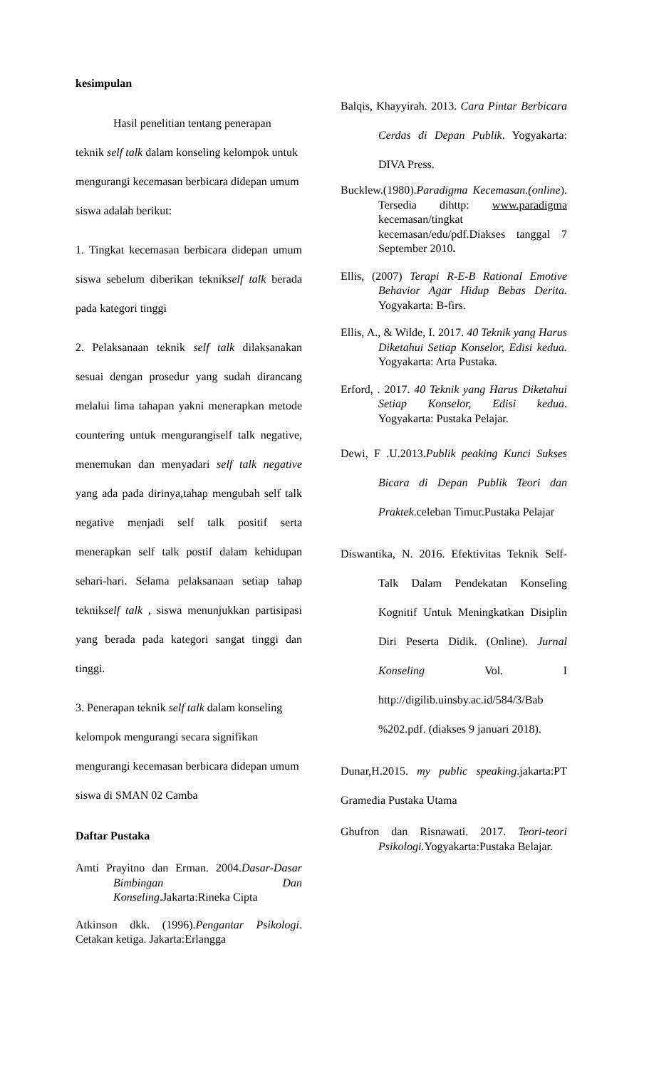kesimpulan
Hasil penelitian tentang penerapan teknik self talk dalam konseling kelompok untuk mengurangi kecemasan berbicara didepan umum siswa adalah berikut:
1. Tingkat kecemasan berbicara didepan umum siswa sebelum diberikan teknikself talk berada pada kategori tinggi
2. Pelaksanaan teknik self talk dilaksanakan sesuai dengan prosedur yang sudah dirancang melalui lima tahapan yakni menerapkan metode countering untuk mengurangiself talk negative, menemukan dan menyadari self talk negative yang ada pada dirinya,tahap mengubah self talk negative menjadi self talk positif serta menerapkan self talk postif dalam kehidupan sehari-hari. Selama pelaksanaan setiap tahap teknikself talk , siswa menunjukkan partisipasi yang berada pada kategori sangat tinggi dan tinggi.
3. Penerapan teknik self talk dalam konseling kelompok mengurangi secara signifikan mengurangi kecemasan berbicara didepan umum siswa di SMAN 02 Camba
Daftar Pustaka
Amti Prayitno dan Erman. 2004.Dasar-Dasar Bimbingan Dan Konseling.Jakarta:Rineka Cipta
Atkinson dkk. (1996).Pengantar Psikologi. Cetakan ketiga. Jakarta:Erlangga
Balqis, Khayyirah. 2013. Cara Pintar Berbicara Cerdas di Depan Publik. Yogyakarta: DIVA Press.
Bucklew.(1980).Paradigma Kecemasan.(online). Tersedia dihttp: www.paradigma kecemasan/tingkat kecemasan/edu/pdf.Diakses tanggal 7 September 2010.
Ellis, (2007) Terapi R-E-B Rational Emotive Behavior Agar Hidup Bebas Derita. Yogyakarta: B-firs.
Ellis, A., & Wilde, I. 2017. 40 Teknik yang Harus Diketahui Setiap Konselor, Edisi kedua. Yogyakarta: Arta Pustaka.
Erford, . 2017. 40 Teknik yang Harus Diketahui Setiap Konselor, Edisi kedua. Yogyakarta: Pustaka Pelajar.
Dewi, F .U.2013.Publik peaking Kunci Sukses Bicara di Depan Publik Teori dan Praktek.celeban Timur.Pustaka Pelajar
Diswantika, N. 2016. Efektivitas Teknik Self-Talk Dalam Pendekatan Konseling Kognitif Untuk Meningkatkan Disiplin Diri Peserta Didik. (Online). Jurnal Konseling Vol. I http://digilib.uinsby.ac.id/584/3/Bab %202.pdf. (diakses 9 januari 2018).
Dunar,H.2015. my public speaking.jakarta:PT Gramedia Pustaka Utama
Ghufron dan Risnawati. 2017. Teori-teori Psikologi. Yogyakarta:Pustaka Belajar.